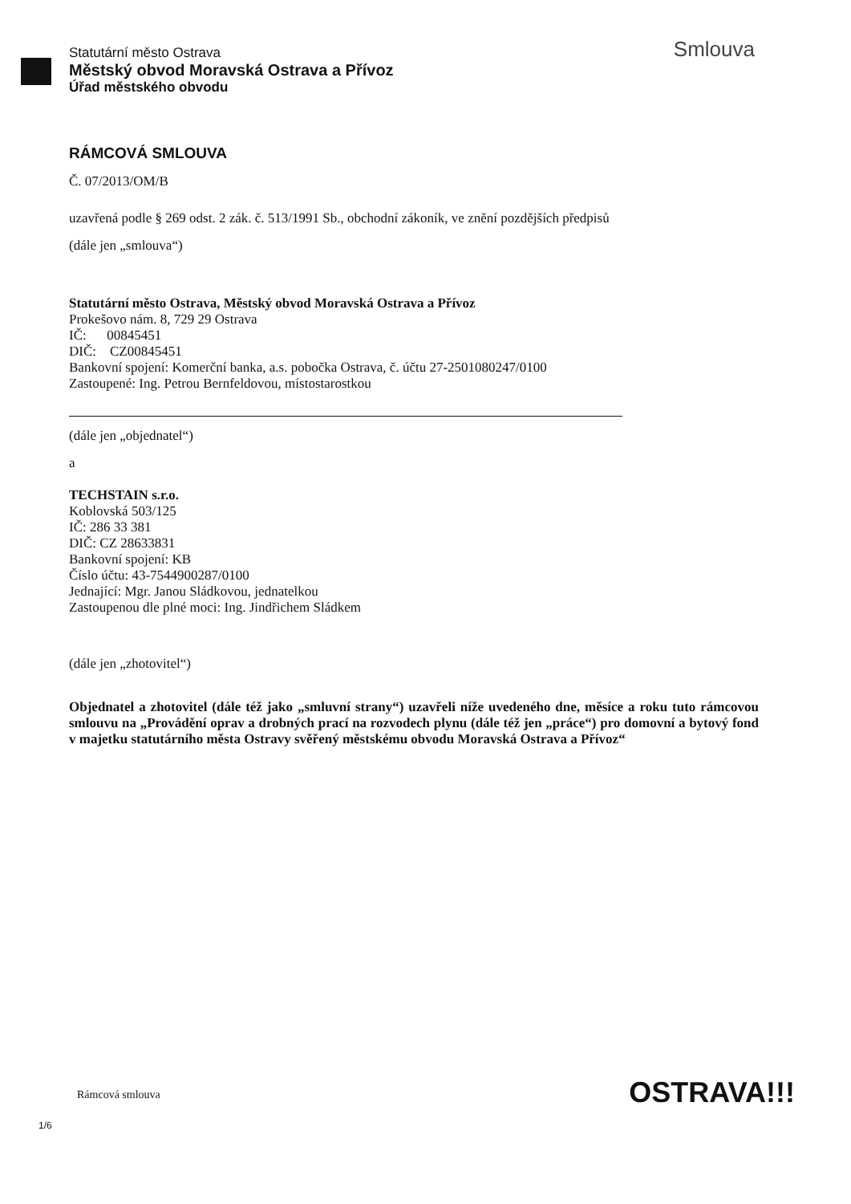Statutární město Ostrava
Městský obvod Moravská Ostrava a Přívoz
Úřad městského obvodu
Smlouva
RÁMCOVÁ SMLOUVA
Č. 07/2013/OM/B
uzavřená podle § 269 odst. 2 zák. č. 513/1991 Sb., obchodní zákoník, ve znění pozdějších předpisů
(dále jen „smlouva“)
Statutární město Ostrava, Městský obvod Moravská Ostrava a Přívoz
Prokešovo nám. 8, 729 29 Ostrava
IČ: 00845451
DIČ: CZ00845451
Bankovní spojení: Komerční banka, a.s. pobočka Ostrava, č. účtu 27-2501080247/0100
Zastoupené: Ing. Petrou Bernfeldovou, místostarostkou
(dále jen „objednatel“)
a
TECHSTAIN s.r.o.
Koblovská 503/125
IČ: 286 33 381
DIČ: CZ 28633831
Bankovní spojení: KB
Číslo účtu: 43-7544900287/0100
Jednající: Mgr. Janou Sládkovou, jednatelkou
Zastoupenou dle plné moci: Ing. Jindřichem Sládkem
(dále jen „zhotovitel“)
Objednatel a zhotovitel (dále též jako „smluvní strany“) uzavřeli níže uvedeného dne, měsíce a roku tuto rámcovou smlouvu na „Provádění oprav a drobných prací na rozvodech plynu (dále též jen „práce“) pro domovní a bytový fond v majetku statutárního města Ostravy svěřený městskému obvodu Moravská Ostrava a Přívoz“
Rámcová smlouva OSTRAVA!!!
1/6